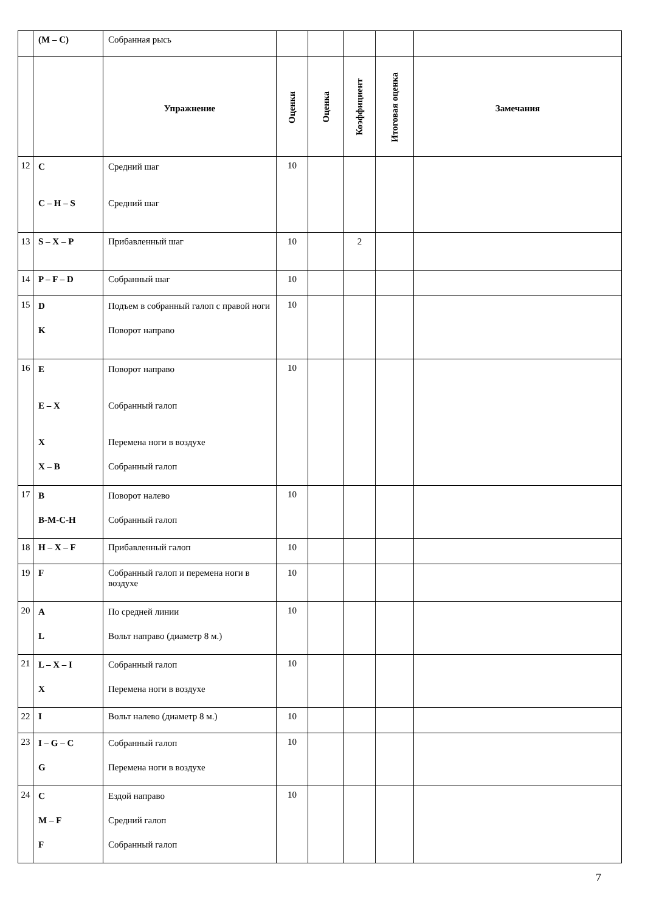| | (M – C) | Собранная рысь | | | | | |
| | | Упражнение | Оценки | Оценка | Коэффициент | Итоговая оценка | Замечания |
| 12 | C C – H – S | Средний шаг Средний шаг | 10 | | | | |
| 13 | S – X – P | Прибавленный шаг | 10 | | 2 | | |
| 14 | P – F – D | Собранный шаг | 10 | | | | |
| 15 | D K | Подъем в собранный галоп с правой ноги Поворот направо | 10 | | | | |
| 16 | E E – X X X – B | Поворот направо Собранный галоп Перемена ноги в воздухе Собранный галоп | 10 | | | | |
| 17 | B B-M-C-H | Поворот налево Собранный галоп | 10 | | | | |
| 18 | H – X – F | Прибавленный галоп | 10 | | | | |
| 19 | F | Собранный галоп и перемена ноги в воздухе | 10 | | | | |
| 20 | A L | По средней линии Вольт направо (диаметр 8 м.) | 10 | | | | |
| 21 | L – X – I X | Собранный галоп Перемена ноги в воздухе | 10 | | | | |
| 22 | I | Вольт налево (диаметр 8 м.) | 10 | | | | |
| 23 | I – G – C G | Собранный галоп Перемена ноги в воздухе | 10 | | | | |
| 24 | C M – F F | Ездой направо Средний галоп Собранный галоп | 10 | | | | |
7